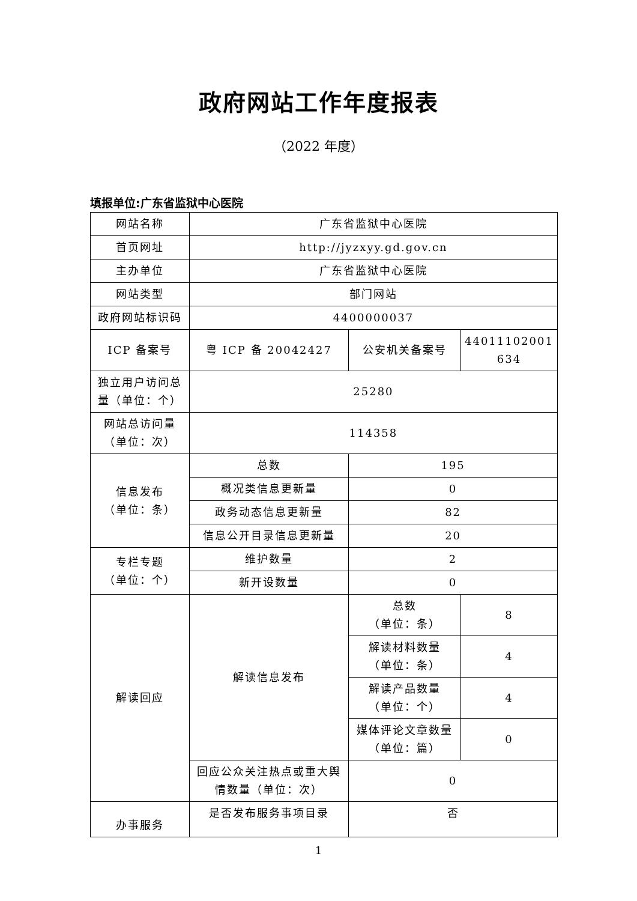政府网站工作年度报表
（2022 年度）
填报单位:广东省监狱中心医院
| 网站名称 | 广东省监狱中心医院 | | |
| 首页网址 | http://jyzxyy.gd.gov.cn | | |
| 主办单位 | 广东省监狱中心医院 | | |
| 网站类型 | 部门网站 | | |
| 政府网站标识码 | 4400000037 | | |
| ICP 备案号 | 粤 ICP 备 20042427 | 公安机关备案号 | 44011102001 634 |
| 独立用户访问总量（单位：个） | 25280 | | |
| 网站总访问量（单位：次） | 114358 | | |
| 信息发布 （单位：条） | 总数 | 195 | |
| | 概况类信息更新量 | 0 | |
| | 政务动态信息更新量 | 82 | |
| | 信息公开目录信息更新量 | 20 | |
| 专栏专题 （单位：个） | 维护数量 | 2 | |
| | 新开设数量 | 0 | |
| 解读回应 | 解读信息发布 | 总数 （单位：条） | 8 |
| | | 解读材料数量 （单位：条） | 4 |
| | | 解读产品数量 （单位：个） | 4 |
| | | 媒体评论文章数量 （单位：篇） | 0 |
| | 回应公众关注热点或重大舆情数量（单位：次） | 0 | |
| 办事服务 | 是否发布服务事项目录 | 否 | |
1